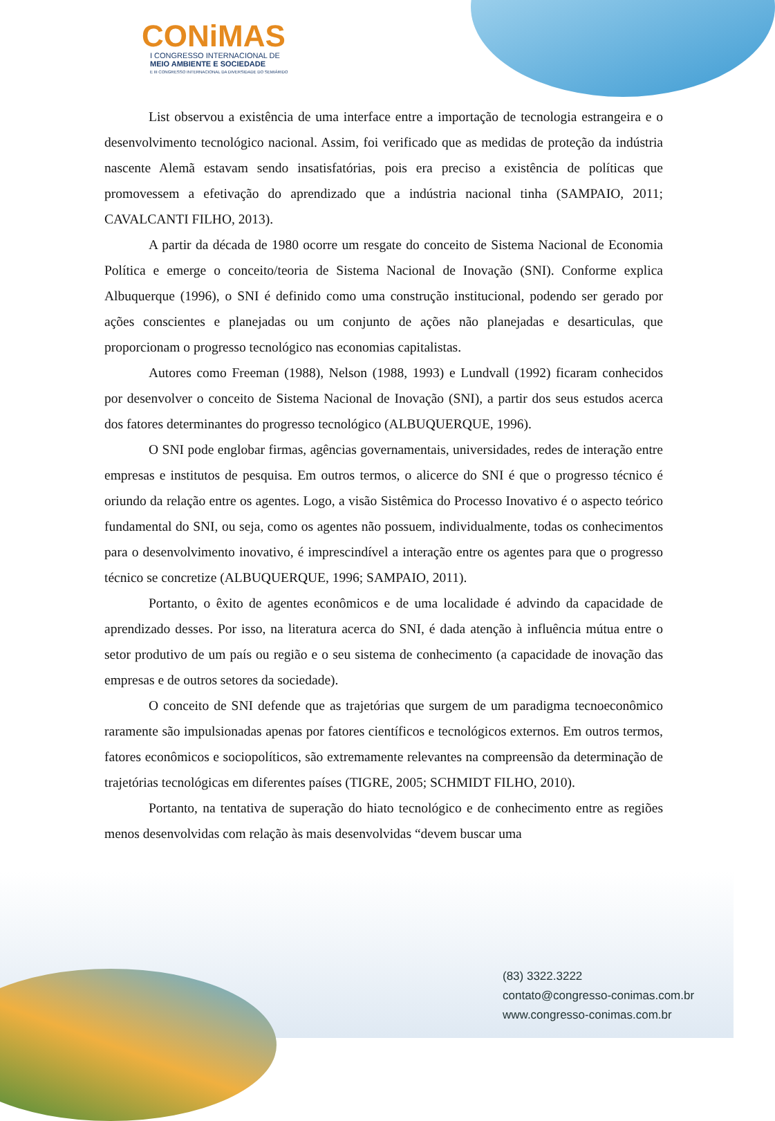CONiMAS
I CONGRESSO INTERNACIONAL DE
MEIO AMBIENTE E SOCIEDADE
E III CONGRESSO INTERNACIONAL DA DIVERSIDADE DO SEMIÁRIDO
List observou a existência de uma interface entre a importação de tecnologia estrangeira e o desenvolvimento tecnológico nacional. Assim, foi verificado que as medidas de proteção da indústria nascente Alemã estavam sendo insatisfatórias, pois era preciso a existência de políticas que promovessem a efetivação do aprendizado que a indústria nacional tinha (SAMPAIO, 2011; CAVALCANTI FILHO, 2013).
A partir da década de 1980 ocorre um resgate do conceito de Sistema Nacional de Economia Política e emerge o conceito/teoria de Sistema Nacional de Inovação (SNI). Conforme explica Albuquerque (1996), o SNI é definido como uma construção institucional, podendo ser gerado por ações conscientes e planejadas ou um conjunto de ações não planejadas e desarticulas, que proporcionam o progresso tecnológico nas economias capitalistas.
Autores como Freeman (1988), Nelson (1988, 1993) e Lundvall (1992) ficaram conhecidos por desenvolver o conceito de Sistema Nacional de Inovação (SNI), a partir dos seus estudos acerca dos fatores determinantes do progresso tecnológico (ALBUQUERQUE, 1996).
O SNI pode englobar firmas, agências governamentais, universidades, redes de interação entre empresas e institutos de pesquisa. Em outros termos, o alicerce do SNI é que o progresso técnico é oriundo da relação entre os agentes. Logo, a visão Sistêmica do Processo Inovativo é o aspecto teórico fundamental do SNI, ou seja, como os agentes não possuem, individualmente, todas os conhecimentos para o desenvolvimento inovativo, é imprescindível a interação entre os agentes para que o progresso técnico se concretize (ALBUQUERQUE, 1996; SAMPAIO, 2011).
Portanto, o êxito de agentes econômicos e de uma localidade é advindo da capacidade de aprendizado desses. Por isso, na literatura acerca do SNI, é dada atenção à influência mútua entre o setor produtivo de um país ou região e o seu sistema de conhecimento (a capacidade de inovação das empresas e de outros setores da sociedade).
O conceito de SNI defende que as trajetórias que surgem de um paradigma tecnoeconômico raramente são impulsionadas apenas por fatores científicos e tecnológicos externos. Em outros termos, fatores econômicos e sociopolíticos, são extremamente relevantes na compreensão da determinação de trajetórias tecnológicas em diferentes países (TIGRE, 2005; SCHMIDT FILHO, 2010).
Portanto, na tentativa de superação do hiato tecnológico e de conhecimento entre as regiões menos desenvolvidas com relação às mais desenvolvidas “devem buscar uma
(83) 3322.3222
contato@congresso-conimas.com.br
www.congresso-conimas.com.br